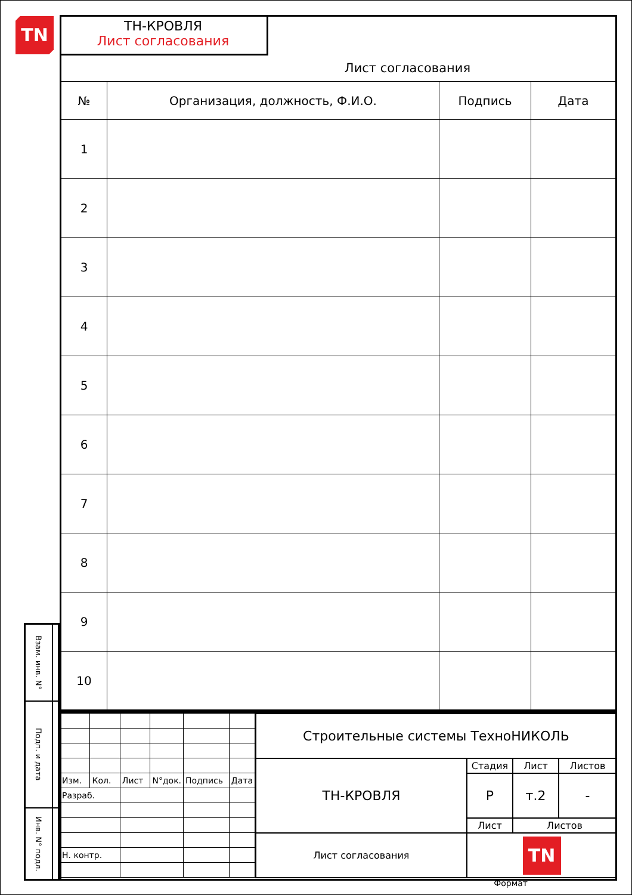TN
| Взам. инв. N° | |
| Подп. и дата | |
| Инв. N° подл. | |
ТН-КРОВЛЯ
Лист согласования
Лист согласования
| № | Организация, должность, Ф.И.О. | Подпись | Дата |
| --- | --- | --- | --- |
| 1 | | | |
| 2 | | | |
| 3 | | | |
| 4 | | | |
| 5 | | | |
| 6 | | | |
| 7 | | | |
| 8 | | | |
| 9 | | | |
| 10 | | | |
| Изм. | Кол. | Лист | N°док. | Подпись | Дата |
| Разраб. | | | | | |
| Н. контр. | | | | | |
| Строительные системы ТехноНИКОЛЬ | | | |
| ТН-КРОВЛЯ | Стадия | Лист | Листов |
| | Р | т.2 | - |
| | Лист | Листов | |
| Лист согласования | TN | | |
Формат